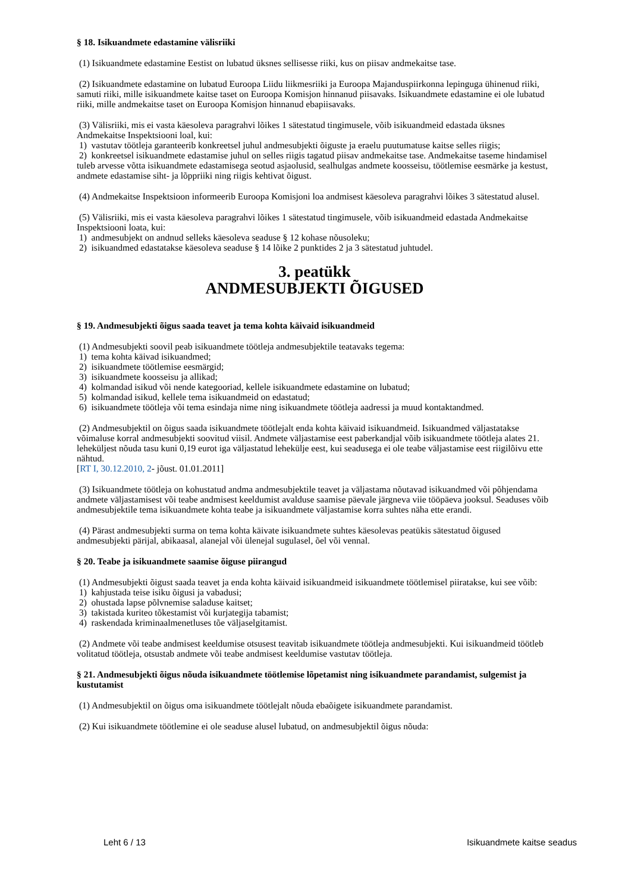§ 18. Isikuandmete edastamine välisriiki
(1) Isikuandmete edastamine Eestist on lubatud üksnes sellisesse riiki, kus on piisav andmekaitse tase.
(2) Isikuandmete edastamine on lubatud Euroopa Liidu liikmesriiki ja Euroopa Majanduspiirkonna lepinguga ühinenud riiki, samuti riiki, mille isikuandmete kaitse taset on Euroopa Komisjon hinnanud piisavaks. Isikuandmete edastamine ei ole lubatud riiki, mille andmekaitse taset on Euroopa Komisjon hinnanud ebapiisavaks.
(3) Välisriiki, mis ei vasta käesoleva paragrahvi lõikes 1 sätestatud tingimusele, võib isikuandmeid edastada üksnes Andmekaitse Inspektsiooni loal, kui:
1) vastutav töötleja garanteerib konkreetsel juhul andmesubjekti õiguste ja eraelu puutumatuse kaitse selles riigis;
2) konkreetsel isikuandmete edastamise juhul on selles riigis tagatud piisav andmekaitse tase. Andmekaitse taseme hindamisel tuleb arvesse võtta isikuandmete edastamisega seotud asjaolusid, sealhulgas andmete koosseisu, töötlemise eesmärke ja kestust, andmete edastamise siht- ja lõppriiki ning riigis kehtivat õigust.
(4) Andmekaitse Inspektsioon informeerib Euroopa Komisjoni loa andmisest käesoleva paragrahvi lõikes 3 sätestatud alusel.
(5) Välisriiki, mis ei vasta käesoleva paragrahvi lõikes 1 sätestatud tingimusele, võib isikuandmeid edastada Andmekaitse Inspektsiooni loata, kui:
1) andmesubjekt on andnud selleks käesoleva seaduse § 12 kohase nõusoleku;
2) isikuandmed edastatakse käesoleva seaduse § 14 lõike 2 punktides 2 ja 3 sätestatud juhtudel.
3. peatükk
ANDMESUBJEKTI ÕIGUSED
§ 19. Andmesubjekti õigus saada teavet ja tema kohta käivaid isikuandmeid
(1) Andmesubjekti soovil peab isikuandmete töötleja andmesubjektile teatavaks tegema:
1) tema kohta käivad isikuandmed;
2) isikuandmete töötlemise eesmärgid;
3) isikuandmete koosseisu ja allikad;
4) kolmandad isikud või nende kategooriad, kellele isikuandmete edastamine on lubatud;
5) kolmandad isikud, kellele tema isikuandmeid on edastatud;
6) isikuandmete töötleja või tema esindaja nime ning isikuandmete töötleja aadressi ja muud kontaktandmed.
(2) Andmesubjektil on õigus saada isikuandmete töötlejalt enda kohta käivaid isikuandmeid. Isikuandmed väljastatakse võimaluse korral andmesubjekti soovitud viisil. Andmete väljastamise eest paberkandjal võib isikuandmete töötleja alates 21. leheküljest nõuda tasu kuni 0,19 eurot iga väljastatud lehekülje eest, kui seadusega ei ole teabe väljastamise eest riigilõivu ette nähtud.
[RT I, 30.12.2010, 2- jõust. 01.01.2011]
(3) Isikuandmete töötleja on kohustatud andma andmesubjektile teavet ja väljastama nõutavad isikuandmed või põhjendama andmete väljastamisest või teabe andmisest keeldumist avalduse saamise päevale järgneva viie tööpäeva jooksul. Seaduses võib andmesubjektile tema isikuandmete kohta teabe ja isikuandmete väljastamise korra suhtes näha ette erandi.
(4) Pärast andmesubjekti surma on tema kohta käivate isikuandmete suhtes käesolevas peatükis sätestatud õigused andmesubjekti pärijal, abikaasal, alanejal või ülenejal sugulasel, õel või vennal.
§ 20. Teabe ja isikuandmete saamise õiguse piirangud
(1) Andmesubjekti õigust saada teavet ja enda kohta käivaid isikuandmeid isikuandmete töötlemisel piiratakse, kui see võib:
1) kahjustada teise isiku õigusi ja vabadusi;
2) ohustada lapse põlvnemise saladuse kaitset;
3) takistada kuriteo tõkestamist või kurjategija tabamist;
4) raskendada kriminaalmenetluses tõe väljaselgitamist.
(2) Andmete või teabe andmisest keeldumise otsusest teavitab isikuandmete töötleja andmesubjekti. Kui isikuandmeid töötleb volitatud töötleja, otsustab andmete või teabe andmisest keeldumise vastutav töötleja.
§ 21. Andmesubjekti õigus nõuda isikuandmete töötlemise lõpetamist ning isikuandmete parandamist, sulgemist ja kustutamist
(1) Andmesubjektil on õigus oma isikuandmete töötlejalt nõuda ebaõigete isikuandmete parandamist.
(2) Kui isikuandmete töötlemine ei ole seaduse alusel lubatud, on andmesubjektil õigus nõuda:
Leht 6 / 13 Isikuandmete kaitse seadus